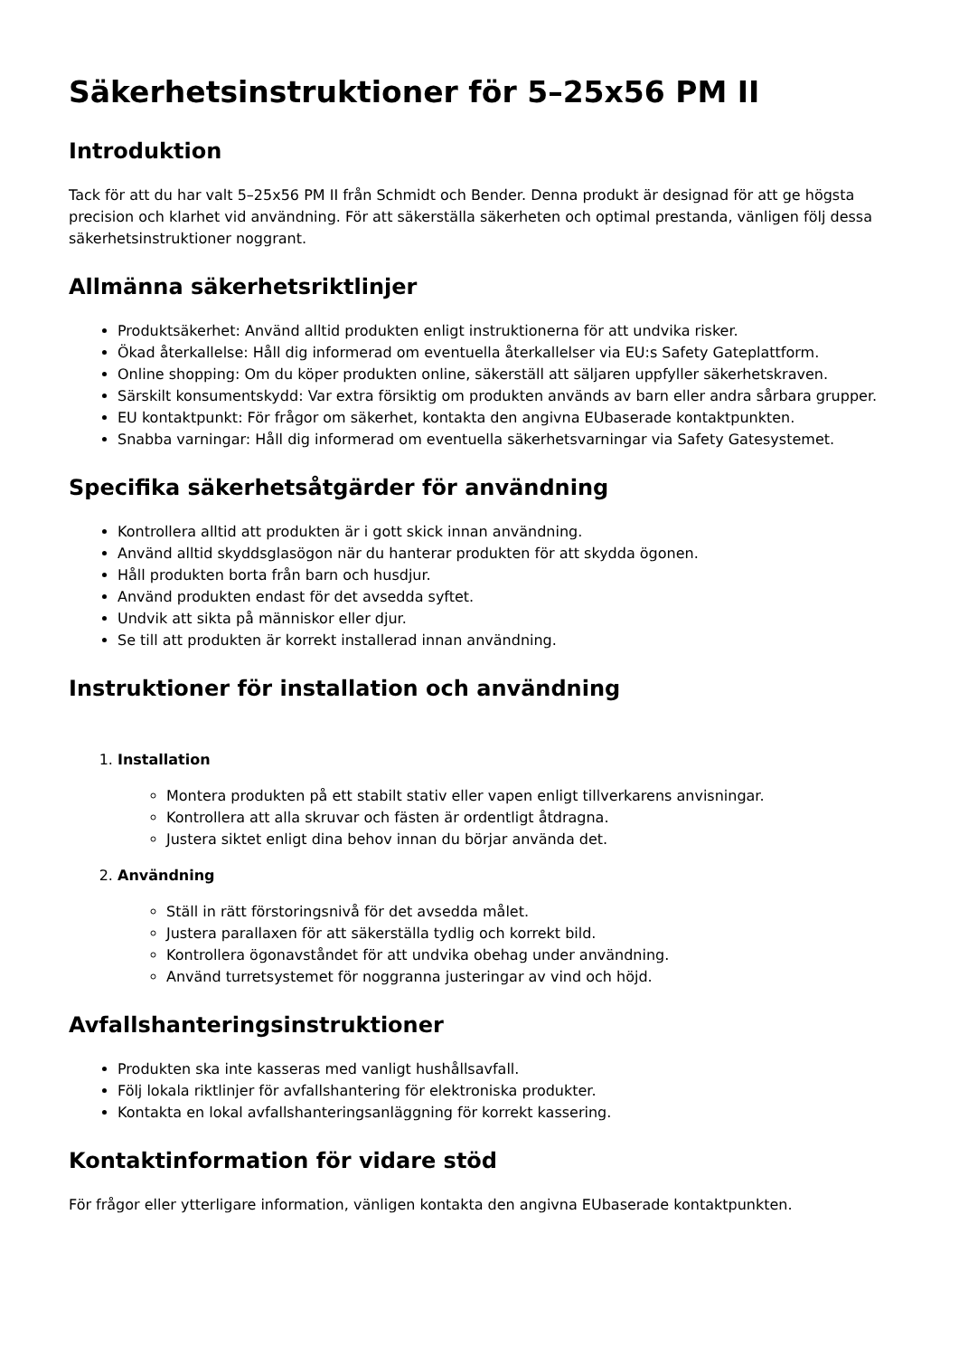Säkerhetsinstruktioner för 5–25x56 PM II
Introduktion
Tack för att du har valt 5–25x56 PM II från Schmidt och Bender. Denna produkt är designad för att ge högsta precision och klarhet vid användning. För att säkerställa säkerheten och optimal prestanda, vänligen följ dessa säkerhetsinstruktioner noggrant.
Allmänna säkerhetsriktlinjer
Produktsäkerhet: Använd alltid produkten enligt instruktionerna för att undvika risker.
Ökad återkallelse: Håll dig informerad om eventuella återkallelser via EU:s Safety Gateplattform.
Online shopping: Om du köper produkten online, säkerställ att säljaren uppfyller säkerhetskraven.
Särskilt konsumentskydd: Var extra försiktig om produkten används av barn eller andra sårbara grupper.
EU kontaktpunkt: För frågor om säkerhet, kontakta den angivna EUbaserade kontaktpunkten.
Snabba varningar: Håll dig informerad om eventuella säkerhetsvarningar via Safety Gatesystemet.
Specifika säkerhetsåtgärder för användning
Kontrollera alltid att produkten är i gott skick innan användning.
Använd alltid skyddsglasögon när du hanterar produkten för att skydda ögonen.
Håll produkten borta från barn och husdjur.
Använd produkten endast för det avsedda syftet.
Undvik att sikta på människor eller djur.
Se till att produkten är korrekt installerad innan användning.
Instruktioner för installation och användning
1. Installation
Montera produkten på ett stabilt stativ eller vapen enligt tillverkarens anvisningar.
Kontrollera att alla skruvar och fästen är ordentligt åtdragna.
Justera siktet enligt dina behov innan du börjar använda det.
2. Användning
Ställ in rätt förstoringsnivå för det avsedda målet.
Justera parallaxen för att säkerställa tydlig och korrekt bild.
Kontrollera ögonavståndet för att undvika obehag under användning.
Använd turretsystemet för noggranna justeringar av vind och höjd.
Avfallshanteringsinstruktioner
Produkten ska inte kasseras med vanligt hushållsavfall.
Följ lokala riktlinjer för avfallshantering för elektroniska produkter.
Kontakta en lokal avfallshanteringsanläggning för korrekt kassering.
Kontaktinformation för vidare stöd
För frågor eller ytterligare information, vänligen kontakta den angivna EUbaserade kontaktpunkten.